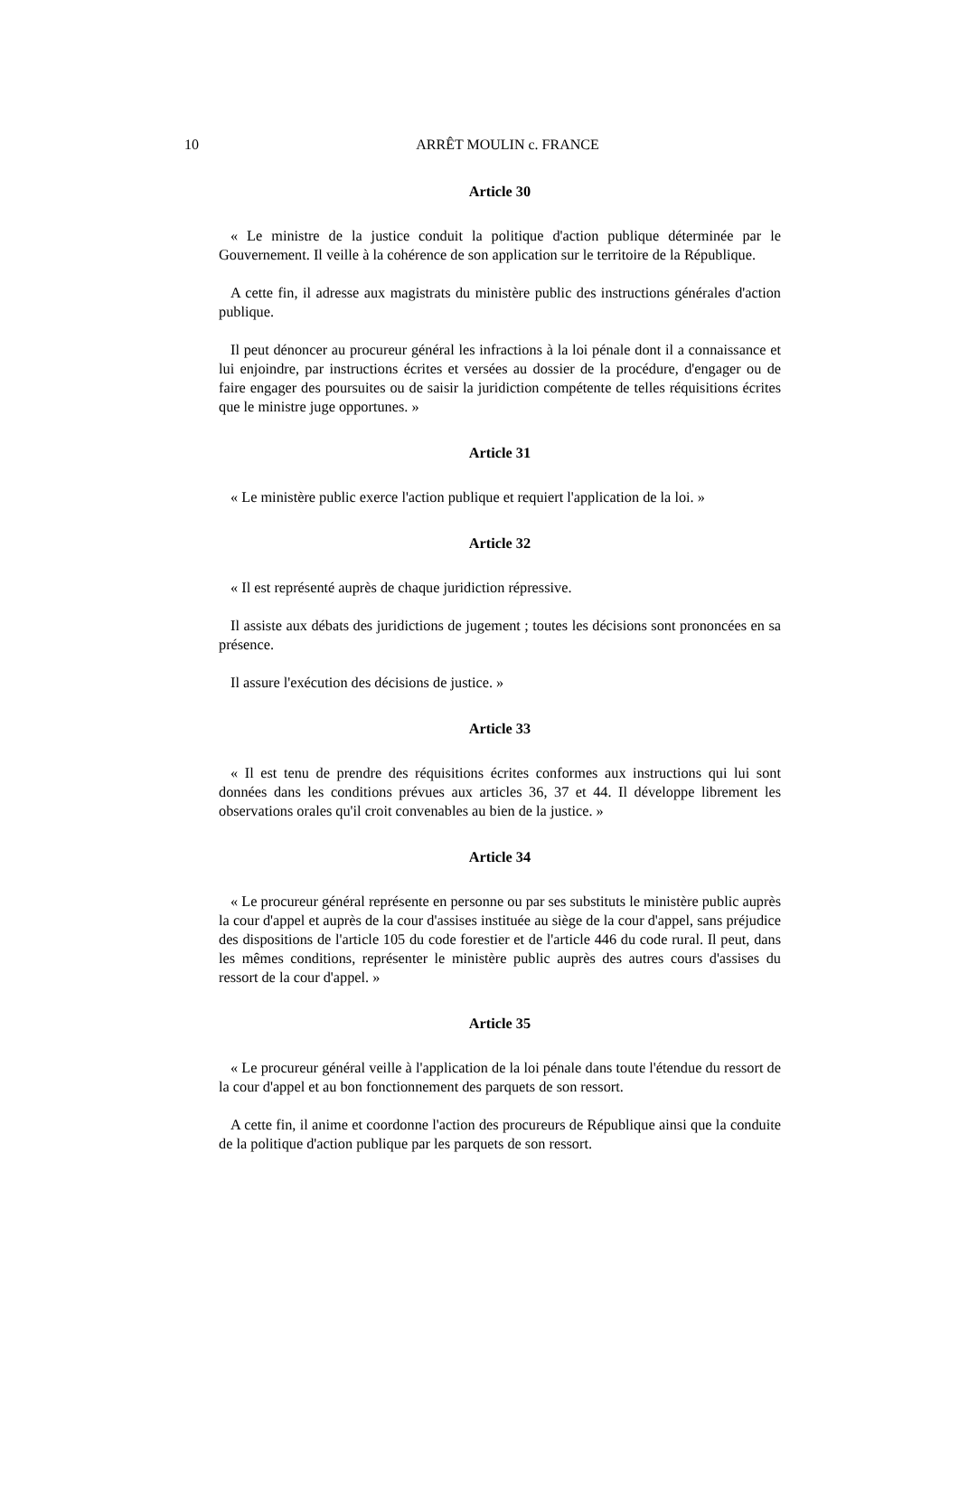10 ARRÊT MOULIN c. FRANCE
Article 30
« Le ministre de la justice conduit la politique d'action publique déterminée par le Gouvernement. Il veille à la cohérence de son application sur le territoire de la République.
A cette fin, il adresse aux magistrats du ministère public des instructions générales d'action publique.
Il peut dénoncer au procureur général les infractions à la loi pénale dont il a connaissance et lui enjoindre, par instructions écrites et versées au dossier de la procédure, d'engager ou de faire engager des poursuites ou de saisir la juridiction compétente de telles réquisitions écrites que le ministre juge opportunes. »
Article 31
« Le ministère public exerce l'action publique et requiert l'application de la loi. »
Article 32
« Il est représenté auprès de chaque juridiction répressive.
Il assiste aux débats des juridictions de jugement ; toutes les décisions sont prononcées en sa présence.
Il assure l'exécution des décisions de justice. »
Article 33
« Il est tenu de prendre des réquisitions écrites conformes aux instructions qui lui sont données dans les conditions prévues aux articles 36, 37 et 44. Il développe librement les observations orales qu'il croit convenables au bien de la justice. »
Article 34
« Le procureur général représente en personne ou par ses substituts le ministère public auprès la cour d'appel et auprès de la cour d'assises instituée au siège de la cour d'appel, sans préjudice des dispositions de l'article 105 du code forestier et de l'article 446 du code rural. Il peut, dans les mêmes conditions, représenter le ministère public auprès des autres cours d'assises du ressort de la cour d'appel. »
Article 35
« Le procureur général veille à l'application de la loi pénale dans toute l'étendue du ressort de la cour d'appel et au bon fonctionnement des parquets de son ressort.
A cette fin, il anime et coordonne l'action des procureurs de République ainsi que la conduite de la politique d'action publique par les parquets de son ressort.